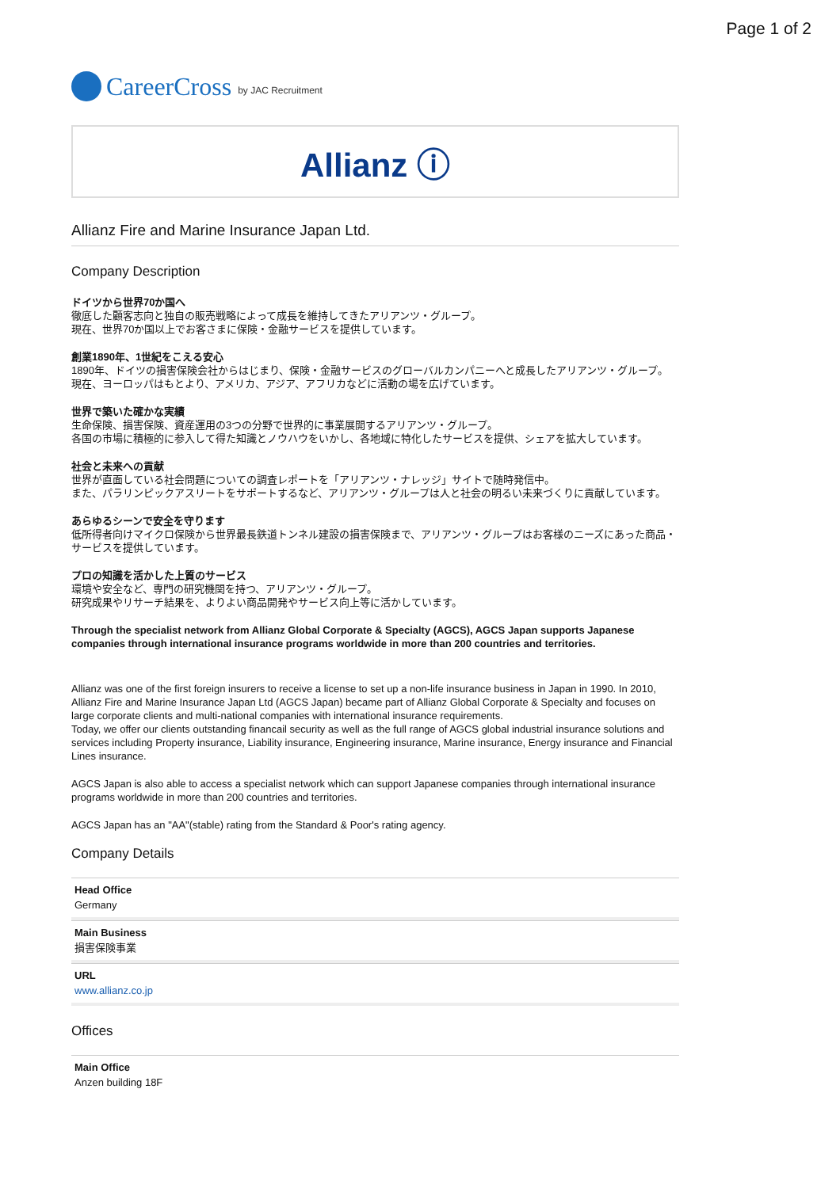Page 1 of 2
CareerCross by JAC Recruitment
Allianz ⓘ
Allianz Fire and Marine Insurance Japan Ltd.
Company Description
ドイツから世界70か国へ
徹底した顧客志向と独自の販売戦略によって成長を維持してきたアリアンツ・グループ。
現在、世界70か国以上でお客さまに保険・金融サービスを提供しています。
創業1890年、1世紀をこえる安心
1890年、ドイツの損害保険会社からはじまり、保険・金融サービスのグローバルカンパニーへと成長したアリアンツ・グループ。
現在、ヨーロッパはもとより、アメリカ、アジア、アフリカなどに活動の場を広げています。
世界で築いた確かな実績
生命保険、損害保険、資産運用の3つの分野で世界的に事業展開するアリアンツ・グループ。
各国の市場に積極的に参入して得た知識とノウハウをいかし、各地域に特化したサービスを提供、シェアを拡大しています。
社会と未来への貢献
世界が直面している社会問題についての調査レポートを「アリアンツ・ナレッジ」サイトで随時発信中。
また、パラリンピックアスリートをサポートするなど、アリアンツ・グループは人と社会の明るい未来づくりに貢献しています。
あらゆるシーンで安全を守ります
低所得者向けマイクロ保険から世界最長鉄道トンネル建設の損害保険まで、アリアンツ・グループはお客様のニーズにあった商品・サービスを提供しています。
プロの知識を活かした上質のサービス
環境や安全など、専門の研究機関を持つ、アリアンツ・グループ。
研究成果やリサーチ結果を、よりよい商品開発やサービス向上等に活かしています。
Through the specialist network from Allianz Global Corporate & Specialty (AGCS), AGCS Japan supports Japanese companies through international insurance programs worldwide in more than 200 countries and territories.
Allianz was one of the first foreign insurers to receive a license to set up a non-life insurance business in Japan in 1990. In 2010, Allianz Fire and Marine Insurance Japan Ltd (AGCS Japan) became part of Allianz Global Corporate & Specialty and focuses on large corporate clients and multi-national companies with international insurance requirements.
Today, we offer our clients outstanding financail security as well as the full range of AGCS global industrial insurance solutions and services including Property insurance, Liability insurance, Engineering insurance, Marine insurance, Energy insurance and Financial Lines insurance.
AGCS Japan is also able to access a specialist network which can support Japanese companies through international insurance programs worldwide in more than 200 countries and territories.
AGCS Japan has an "AA"(stable) rating from the Standard & Poor's rating agency.
Company Details
Head Office
Germany
Main Business
損害保険事業
URL
www.allianz.co.jp
Offices
Main Office
Anzen building 18F